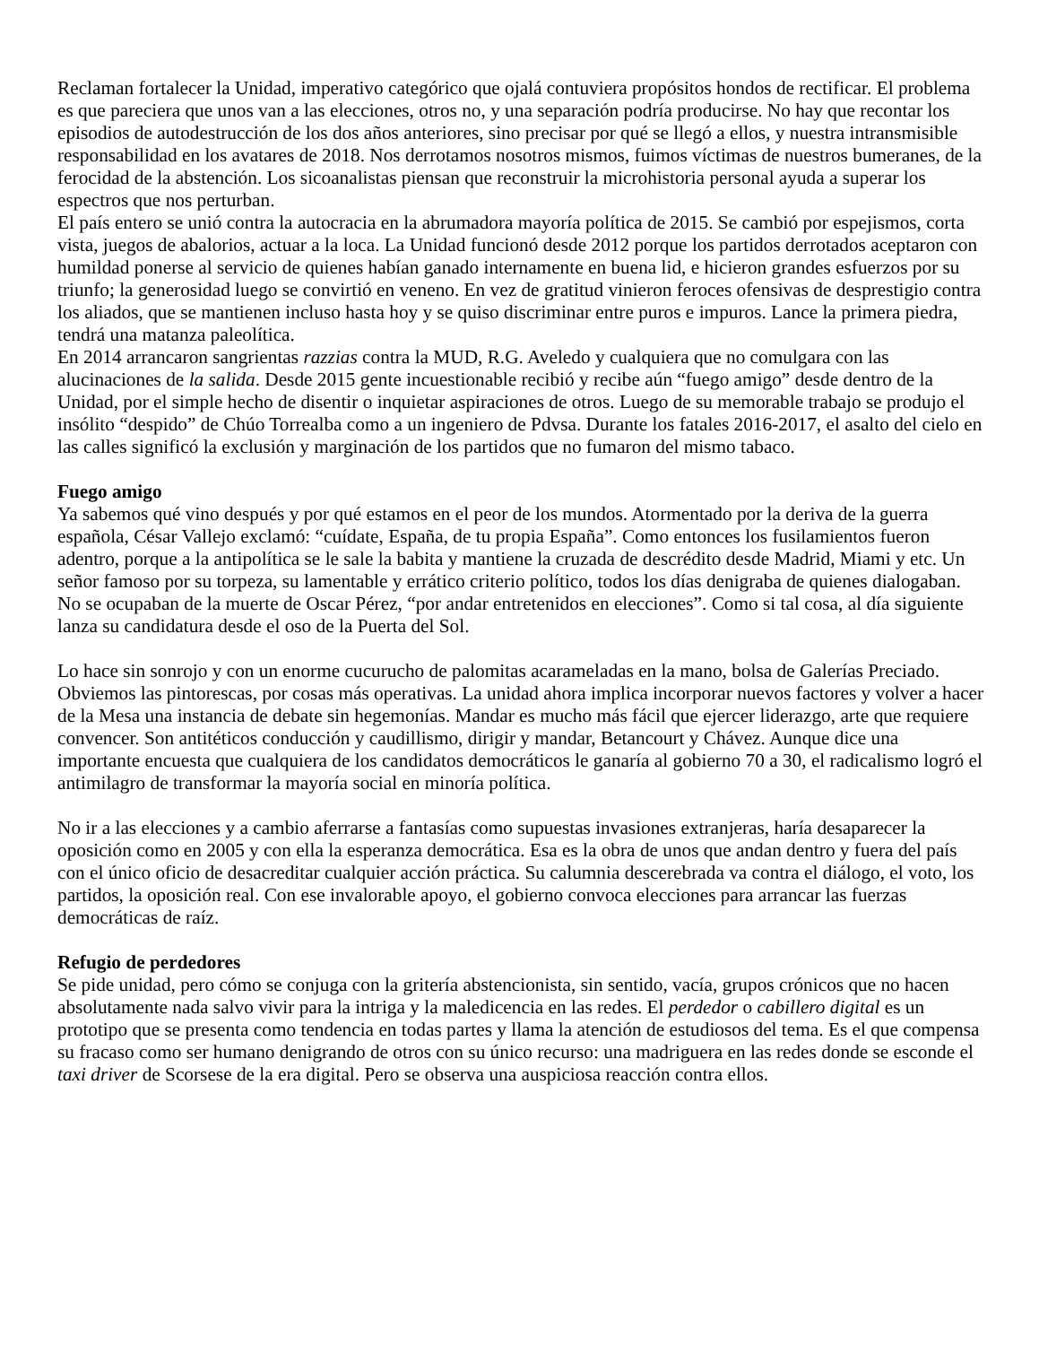Reclaman fortalecer la Unidad, imperativo categórico que ojalá contuviera propósitos hondos de rectificar. El problema es que pareciera que unos van a las elecciones, otros no, y una separación podría producirse. No hay que recontar los episodios de autodestrucción de los dos años anteriores, sino precisar por qué se llegó a ellos, y nuestra intransmisible responsabilidad en los avatares de 2018. Nos derrotamos nosotros mismos, fuimos víctimas de nuestros bumeranes, de la ferocidad de la abstención. Los sicoanalistas piensan que reconstruir la microhistoria personal ayuda a superar los espectros que nos perturban.
El país entero se unió contra la autocracia en la abrumadora mayoría política de 2015. Se cambió por espejismos, corta vista, juegos de abalorios, actuar a la loca. La Unidad funcionó desde 2012 porque los partidos derrotados aceptaron con humildad ponerse al servicio de quienes habían ganado internamente en buena lid, e hicieron grandes esfuerzos por su triunfo; la generosidad luego se convirtió en veneno. En vez de gratitud vinieron feroces ofensivas de desprestigio contra los aliados, que se mantienen incluso hasta hoy y se quiso discriminar entre puros e impuros. Lance la primera piedra, tendrá una matanza paleolítica.
En 2014 arrancaron sangrientas razzias contra la MUD, R.G. Aveledo y cualquiera que no comulgara con las alucinaciones de la salida. Desde 2015 gente incuestionable recibió y recibe aún “fuego amigo” desde dentro de la Unidad, por el simple hecho de disentir o inquietar aspiraciones de otros. Luego de su memorable trabajo se produjo el insólito “despido” de Chúo Torrealba como a un ingeniero de Pdvsa. Durante los fatales 2016-2017, el asalto del cielo en las calles significó la exclusión y marginación de los partidos que no fumaron del mismo tabaco.
Fuego amigo
Ya sabemos qué vino después y por qué estamos en el peor de los mundos. Atormentado por la deriva de la guerra española, César Vallejo exclamó: “cuídate, España, de tu propia España”. Como entonces los fusilamientos fueron adentro, porque a la antipolítica se le sale la babita y mantiene la cruzada de descrédito desde Madrid, Miami y etc. Un señor famoso por su torpeza, su lamentable y errático criterio político, todos los días denigraba de quienes dialogaban. No se ocupaban de la muerte de Oscar Pérez, “por andar entretenidos en elecciones”. Como si tal cosa, al día siguiente lanza su candidatura desde el oso de la Puerta del Sol.
Lo hace sin sonrojo y con un enorme cucurucho de palomitas acarameladas en la mano, bolsa de Galerías Preciado. Obviemos las pintorescas, por cosas más operativas. La unidad ahora implica incorporar nuevos factores y volver a hacer de la Mesa una instancia de debate sin hegemonías. Mandar es mucho más fácil que ejercer liderazgo, arte que requiere convencer. Son antitéticos conducción y caudillismo, dirigir y mandar, Betancourt y Chávez. Aunque dice una importante encuesta que cualquiera de los candidatos democráticos le ganaría al gobierno 70 a 30, el radicalismo logró el antimilagro de transformar la mayoría social en minoría política.
No ir a las elecciones y a cambio aferrarse a fantasías como supuestas invasiones extranjeras, haría desaparecer la oposición como en 2005 y con ella la esperanza democrática. Esa es la obra de unos que andan dentro y fuera del país con el único oficio de desacreditar cualquier acción práctica. Su calumnia descerebrada va contra el diálogo, el voto, los partidos, la oposición real. Con ese invalorable apoyo, el gobierno convoca elecciones para arrancar las fuerzas democráticas de raíz.
Refugio de perdedores
Se pide unidad, pero cómo se conjuga con la gritería abstencionista, sin sentido, vacía, grupos crónicos que no hacen absolutamente nada salvo vivir para la intriga y la maledicencia en las redes. El perdedor o cabillero digital es un prototipo que se presenta como tendencia en todas partes y llama la atención de estudiosos del tema. Es el que compensa su fracaso como ser humano denigrando de otros con su único recurso: una madriguera en las redes donde se esconde el taxi driver de Scorsese de la era digital. Pero se observa una auspiciosa reacción contra ellos.